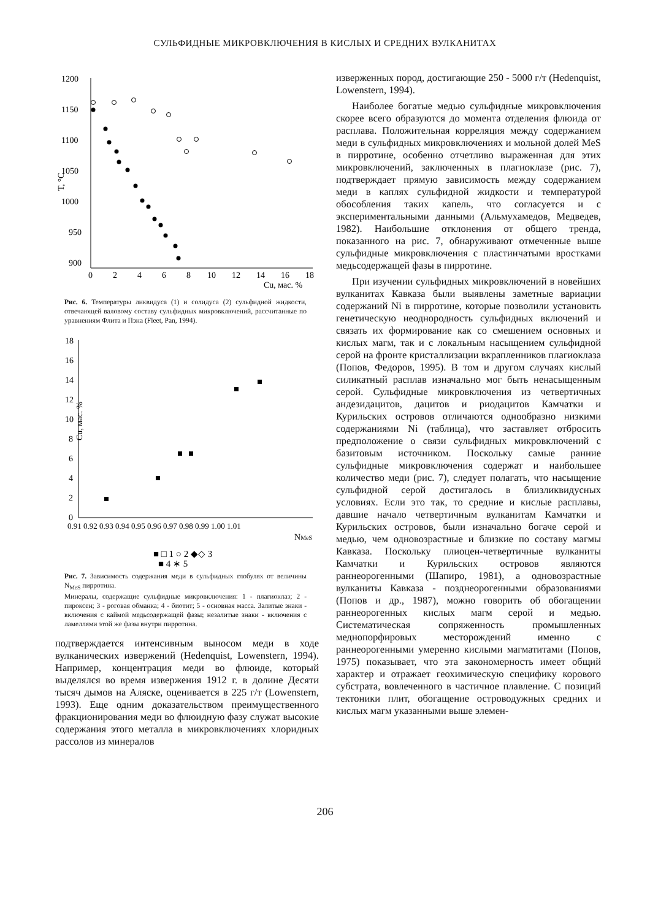СУЛЬФИДНЫЕ МИКРОВКЛЮЧЕНИЯ В КИСЛЫХ И СРЕДНИХ ВУЛКАНИТАХ
1200
1150
1100
1050
1000
950
900
0
2
4
6
8
10
12
14
16
18
Cu, мас. %
T, °C
Рис. 6. Температуры ликвидуса (1) и солидуса (2) сульфидной жидкости, отвечающей валовому составу сульфидных микровключений, рассчитанные по уравнениям Флита и Пэна (Fleet, Pan, 1994).
18
16
14
12
10
8
6
4
2
0
0.91 0.92 0.93 0.94 0.95 0.96 0.97 0.98 0.99 1.00 1.01
NMeS
Cu, мас. %
■ □ 1 ○ 2 ◆◇ 3
■ 4 ∗ 5
Рис. 7. Зависимость содержания меди в сульфидных глобулях от величины N<sub>MeS</sub> пирротина.
Минералы, содержащие сульфидные микровключения: 1 - плагиоклаз; 2 - пироксен; 3 - роговая обманка; 4 - биотит; 5 - основная масса. Залитые знаки - включения с каймой медьсодержащей фазы; незалитые знаки - включения с ламеллями этой же фазы внутри пирротина.
подтверждается интенсивным выносом меди в ходе вулканических извержений (Hedenquist, Lowenstern, 1994). Например, концентрация меди во флюиде, который выделялся во время извержения 1912 г. в долине Десяти тысяч дымов на Аляске, оценивается в 225 г/т (Lowenstern, 1993). Еще одним доказательством преимущественного фракционирования меди во флюидную фазу служат высокие содержания этого металла в микровключениях хлоридных рассолов из минералов
изверженных пород, достигающие 250 - 5000 г/т (Hedenquist, Lowenstern, 1994).
Наиболее богатые медью сульфидные микровключения скорее всего образуются до момента отделения флюида от расплава. Положительная корреляция между содержанием меди в сульфидных микровключениях и мольной долей MeS в пирротине, особенно отчетливо выраженная для этих микровключений, заключенных в плагиоклазе (рис. 7), подтверждает прямую зависимость между содержанием меди в каплях сульфидной жидкости и температурой обособления таких капель, что согласуется и с экспериментальными данными (Альмухамедов, Медведев, 1982). Наибольшие отклонения от общего тренда, показанного на рис. 7, обнаруживают отмеченные выше сульфидные микровключения с пластинчатыми вростками медьсодержащей фазы в пирротине.
При изучении сульфидных микровключений в новейших вулканитах Кавказа были выявлены заметные вариации содержаний Ni в пирротине, которые позволили установить генетическую неоднородность сульфидных включений и связать их формирование как со смешением основных и кислых магм, так и с локальным насыщением сульфидной серой на фронте кристаллизации вкрапленников плагиоклаза (Попов, Федоров, 1995). В том и другом случаях кислый силикатный расплав изначально мог быть ненасыщенным серой. Сульфидные микровключения из четвертичных андезидацитов, дацитов и риодацитов Камчатки и Курильских островов отличаются однообразно низкими содержаниями Ni (таблица), что заставляет отбросить предположение о связи сульфидных микровключений с базитовым источником. Поскольку самые ранние сульфидные микровключения содержат и наибольшее количество меди (рис. 7), следует полагать, что насыщение сульфидной серой достигалось в близликвидусных условиях. Если это так, то средние и кислые расплавы, давшие начало четвертичным вулканитам Камчатки и Курильских островов, были изначально богаче серой и медью, чем одновозрастные и близкие по составу магмы Кавказа. Поскольку плиоцен-четвертичные вулканиты Камчатки и Курильских островов являются раннеорогенными (Шапиро, 1981), а одновозрастные вулканиты Кавказа - позднеорогенными образованиями (Попов и др., 1987), можно говорить об обогащении раннеорогенных кислых магм серой и медью. Систематическая сопряженность промышленных меднопорфировых месторождений именно с раннеорогенными умеренно кислыми магматитами (Попов, 1975) показывает, что эта закономерность имеет общий характер и отражает геохимическую специфику корового субстрата, вовлеченного в частичное плавление. С позиций тектоники плит, обогащение островодужных средних и кислых магм указанными выше элемен-
206